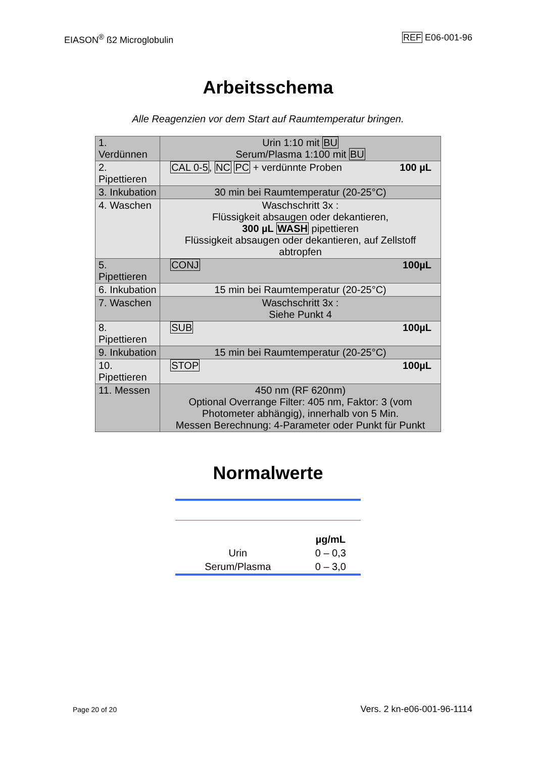EIASON<sup>®</sup> ß2 Microglobulin REF E06-001-96
Arbeitsschema
Alle Reagenzien vor dem Start auf Raumtemperatur bringen.
| 1. Verdünnen | Urin 1:10 mit BU Serum/Plasma 1:100 mit BU |
| 2. Pipettieren | CAL 0-5 , NC PC + verdünnte Proben 100 µL |
| 3. Inkubation | 30 min bei Raumtemperatur (20-25°C) |
| 4. Waschen | Waschschritt 3x : Flüssigkeit absaugen oder dekantieren, 300 µL WASH pipettieren Flüssigkeit absaugen oder dekantieren, auf Zellstoff abtropfen |
| 5. Pipettieren | CONJ 100µL |
| 6. Inkubation | 15 min bei Raumtemperatur (20-25°C) |
| 7. Waschen | Waschschritt 3x : Siehe Punkt 4 |
| 8. Pipettieren | SUB 100µL |
| 9. Inkubation | 15 min bei Raumtemperatur (20-25°C) |
| 10. Pipettieren | STOP 100µL |
| 11. Messen | 450 nm (RF 620nm) Optional Overrange Filter: 405 nm, Faktor: 3 (vom Photometer abhängig), innerhalb von 5 Min. Messen Berechnung: 4-Parameter oder Punkt für Punkt |
Normalwerte
| | µg/mL |
| Urin | 0 – 0,3 |
| Serum/Plasma | 0 – 3,0 |
Page 20 of 20 Vers. 2 kn-e06-001-96-1114